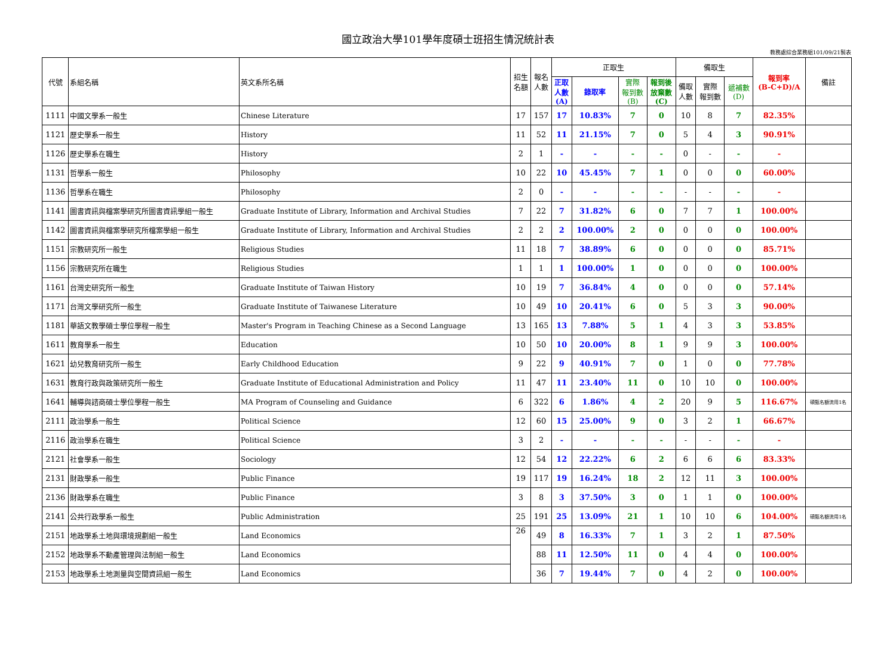國立政治大學101學年度碩士班招生情況統計表
教務處綜合業務組101/09/21製表
| 代號 | 系組名稱 | 英文系所名稱 | 招生 名額 | 報名 人數 | 正取生 | | | | 備取生 | | | 報到率 (B-C+D)/A | 備註 |
| --- | --- | --- | --- | --- | --- | --- | --- | --- | --- | --- | --- | --- | --- |
| | | | | | 正取 人數 (A) | 錄取率 | 實際 報到數 (B) | 報到後 放棄數 (C) | 備取 人數 | 實際 報到數 | 遞補數 (D) | | |
| 1111 | 中國文學系一般生 | Chinese Literature | 17 | 157 | 17 | 10.83% | 7 | 0 | 10 | 8 | 7 | 82.35% | |
| 1121 | 歷史學系一般生 | History | 11 | 52 | 11 | 21.15% | 7 | 0 | 5 | 4 | 3 | 90.91% | |
| 1126 | 歷史學系在職生 | History | 2 | 1 | - | - | - | - | 0 | - | - | - | |
| 1131 | 哲學系一般生 | Philosophy | 10 | 22 | 10 | 45.45% | 7 | 1 | 0 | 0 | 0 | 60.00% | |
| 1136 | 哲學系在職生 | Philosophy | 2 | 0 | - | - | - | - | - | - | - | - | |
| 1141 | 圖書資訊與檔案學研究所圖書資訊學組一般生 | Graduate Institute of Library, Information and Archival Studies | 7 | 22 | 7 | 31.82% | 6 | 0 | 7 | 7 | 1 | 100.00% | |
| 1142 | 圖書資訊與檔案學研究所檔案學組一般生 | Graduate Institute of Library, Information and Archival Studies | 2 | 2 | 2 | 100.00% | 2 | 0 | 0 | 0 | 0 | 100.00% | |
| 1151 | 宗教研究所一般生 | Religious Studies | 11 | 18 | 7 | 38.89% | 6 | 0 | 0 | 0 | 0 | 85.71% | |
| 1156 | 宗教研究所在職生 | Religious Studies | 1 | 1 | 1 | 100.00% | 1 | 0 | 0 | 0 | 0 | 100.00% | |
| 1161 | 台灣史研究所一般生 | Graduate Institute of Taiwan History | 10 | 19 | 7 | 36.84% | 4 | 0 | 0 | 0 | 0 | 57.14% | |
| 1171 | 台灣文學研究所一般生 | Graduate Institute of Taiwanese Literature | 10 | 49 | 10 | 20.41% | 6 | 0 | 5 | 3 | 3 | 90.00% | |
| 1181 | 華語文教學碩士學位學程一般生 | Master's Program in Teaching Chinese as a Second Language | 13 | 165 | 13 | 7.88% | 5 | 1 | 4 | 3 | 3 | 53.85% | |
| 1611 | 教育學系一般生 | Education | 10 | 50 | 10 | 20.00% | 8 | 1 | 9 | 9 | 3 | 100.00% | |
| 1621 | 幼兒教育研究所一般生 | Early Childhood Education | 9 | 22 | 9 | 40.91% | 7 | 0 | 1 | 0 | 0 | 77.78% | |
| 1631 | 教育行政與政策研究所一般生 | Graduate Institute of Educational Administration and Policy | 11 | 47 | 11 | 23.40% | 11 | 0 | 10 | 10 | 0 | 100.00% | |
| 1641 | 輔導與諮商碩士學位學程一般生 | MA Program of Counseling and Guidance | 6 | 322 | 6 | 1.86% | 4 | 2 | 20 | 9 | 5 | 116.67% | 碩甄名額流用1名 |
| 2111 | 政治學系一般生 | Political Science | 12 | 60 | 15 | 25.00% | 9 | 0 | 3 | 2 | 1 | 66.67% | |
| 2116 | 政治學系在職生 | Political Science | 3 | 2 | - | - | - | - | - | - | - | - | |
| 2121 | 社會學系一般生 | Sociology | 12 | 54 | 12 | 22.22% | 6 | 2 | 6 | 6 | 6 | 83.33% | |
| 2131 | 財政學系一般生 | Public Finance | 19 | 117 | 19 | 16.24% | 18 | 2 | 12 | 11 | 3 | 100.00% | |
| 2136 | 財政學系在職生 | Public Finance | 3 | 8 | 3 | 37.50% | 3 | 0 | 1 | 1 | 0 | 100.00% | |
| 2141 | 公共行政學系一般生 | Public Administration | 25 | 191 | 25 | 13.09% | 21 | 1 | 10 | 10 | 6 | 104.00% | 碩甄名額流用1名 |
| 2151 | 地政學系土地與環境規劃組一般生 | Land Economics | 26 | 49 | 8 | 16.33% | 7 | 1 | 3 | 2 | 1 | 87.50% | |
| 2152 | 地政學系不動產管理與法制組一般生 | Land Economics | | 88 | 11 | 12.50% | 11 | 0 | 4 | 4 | 0 | 100.00% | |
| 2153 | 地政學系土地測量與空間資訊組一般生 | Land Economics | | 36 | 7 | 19.44% | 7 | 0 | 4 | 2 | 0 | 100.00% | |